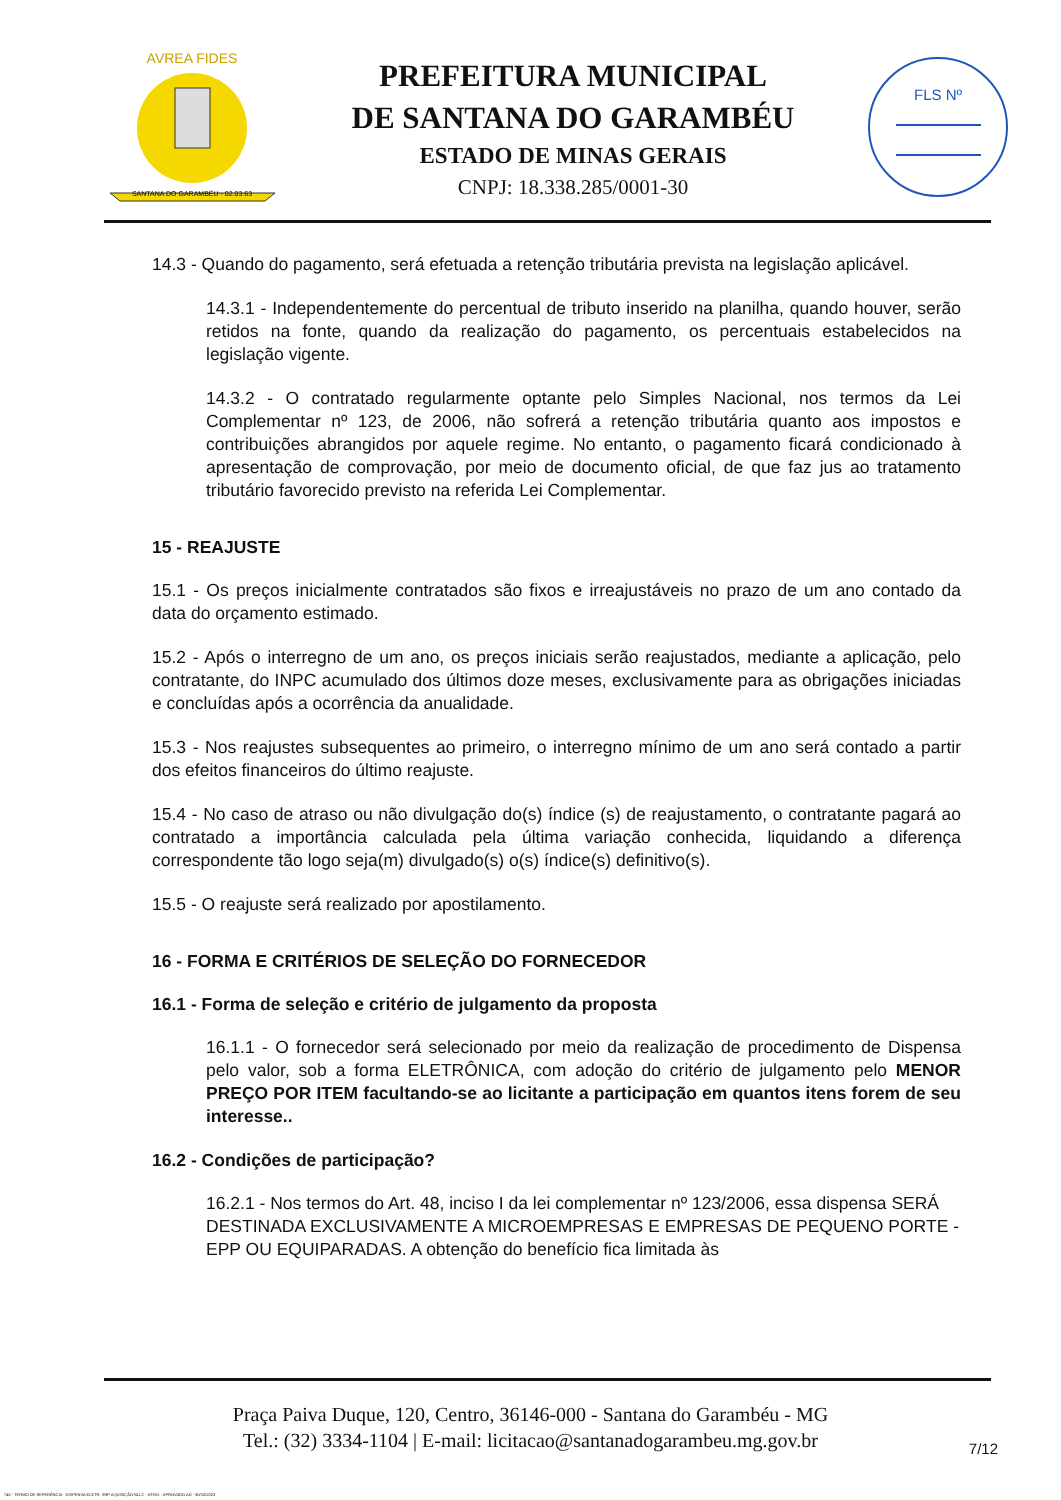SANTANA DO GARAMBÉU - 02.03.63
AVREA FIDES
PREFEITURA MUNICIPAL
DE SANTANA DO GARAMBÉU
ESTADO DE MINAS GERAIS
CNPJ: 18.338.285/0001-30
FLS Nº
14.3 - Quando do pagamento, será efetuada a retenção tributária prevista na legislação aplicável.
14.3.1 - Independentemente do percentual de tributo inserido na planilha, quando houver, serão retidos na fonte, quando da realização do pagamento, os percentuais estabelecidos na legislação vigente.
14.3.2 - O contratado regularmente optante pelo Simples Nacional, nos termos da Lei Complementar nº 123, de 2006, não sofrerá a retenção tributária quanto aos impostos e contribuições abrangidos por aquele regime. No entanto, o pagamento ficará condicionado à apresentação de comprovação, por meio de documento oficial, de que faz jus ao tratamento tributário favorecido previsto na referida Lei Complementar.
15 - REAJUSTE
15.1 - Os preços inicialmente contratados são fixos e irreajustáveis no prazo de um ano contado da data do orçamento estimado.
15.2 - Após o interregno de um ano, os preços iniciais serão reajustados, mediante a aplicação, pelo contratante, do INPC acumulado dos últimos doze meses, exclusivamente para as obrigações iniciadas e concluídas após a ocorrência da anualidade.
15.3 - Nos reajustes subsequentes ao primeiro, o interregno mínimo de um ano será contado a partir dos efeitos financeiros do último reajuste.
15.4 - No caso de atraso ou não divulgação do(s) índice (s) de reajustamento, o contratante pagará ao contratado a importância calculada pela última variação conhecida, liquidando a diferença correspondente tão logo seja(m) divulgado(s) o(s) índice(s) definitivo(s).
15.5 - O reajuste será realizado por apostilamento.
16 - FORMA E CRITÉRIOS DE SELEÇÃO DO FORNECEDOR
16.1 - Forma de seleção e critério de julgamento da proposta
16.1.1 - O fornecedor será selecionado por meio da realização de procedimento de Dispensa pelo valor, sob a forma ELETRÔNICA, com adoção do critério de julgamento pelo MENOR PREÇO POR ITEM facultando-se ao licitante a participação em quantos itens forem de seu interesse..
16.2 - Condições de participação?
16.2.1 - Nos termos do Art. 48, inciso I da lei complementar nº 123/2006, essa dispensa SERÁ DESTINADA EXCLUSIVAMENTE A MICROEMPRESAS E EMPRESAS DE PEQUENO PORTE - EPP OU EQUIPARADAS. A obtenção do benefício fica limitada às
Praça Paiva Duque, 120, Centro, 36146-000 - Santana do Garambéu - MG
Tel.: (32) 3334-1104 | E-mail: licitacao@santanadogarambeu.mg.gov.br
7/12
740 - TERMO DE REFERÊNCIA - DISPENSA ELETR. SRP AQUISIÇÃO NLLC - ATIVO - APROVADO AD - 30/10/2023